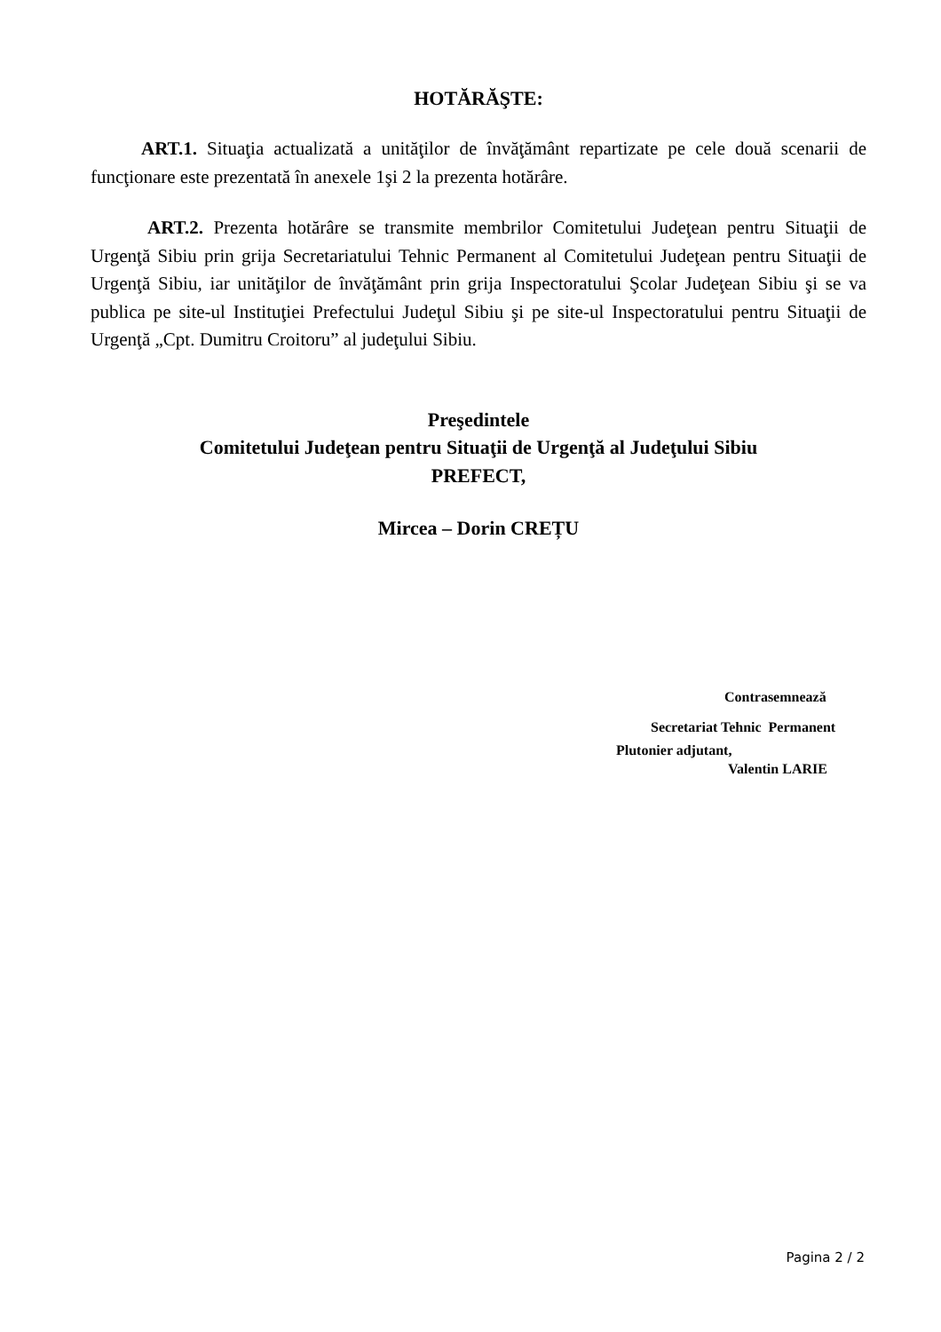HOTĂRĂŞTE:
ART.1. Situaţia actualizată a unităţilor de învăţământ repartizate pe cele două scenarii de funcţionare este prezentată în anexele 1şi 2 la prezenta hotărâre.
ART.2. Prezenta hotărâre se transmite membrilor Comitetului Judeţean pentru Situaţii de Urgenţă Sibiu prin grija Secretariatului Tehnic Permanent al Comitetului Judeţean pentru Situaţii de Urgenţă Sibiu, iar unităţilor de învăţământ prin grija Inspectoratului Şcolar Judeţean Sibiu şi se va publica pe site-ul Instituţiei Prefectului Judeţul Sibiu şi pe site-ul Inspectoratului pentru Situaţii de Urgenţă „Cpt. Dumitru Croitoru” al judeţului Sibiu.
Preşedintele
Comitetului Judeţean pentru Situaţii de Urgenţă al Judeţului Sibiu
PREFECT,
Mircea – Dorin CREȚU
Contrasemnează
Secretariat Tehnic Permanent
Plutonier adjutant,
Valentin LARIE
Pagina 2 / 2